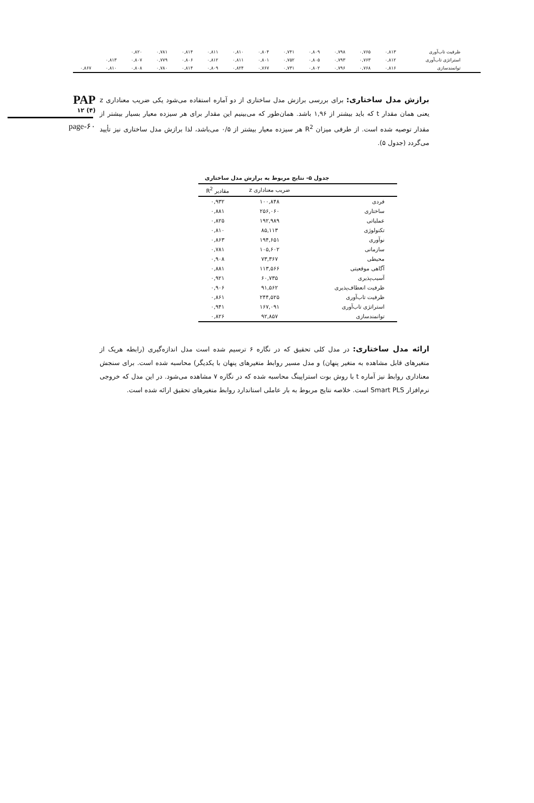| ظرفیت تاب‌آوری | ۰,۸۱۳ | ۰,۷۶۵ | ۰,۷۹۸ | ۰,۸۰۹ | ۰,۷۴۱ | ۰,۸۰۴ | ۰,۸۱۰ | ۰,۸۱۱ | ۰,۸۱۴ | ۰,۷۸۱ | ۰,۸۲۰ | | |
| استراتژی تاب‌آوری | ۰,۸۱۲ | ۰,۷۶۳ | ۰,۷۹۳ | ۰,۸۰۵ | ۰,۷۵۲ | ۰,۸۰۱ | ۰,۸۱۱ | ۰,۸۱۲ | ۰,۸۰۶ | ۰,۷۷۹ | ۰,۸۰۷ | ۰,۸۱۳ | |
| توانمندسازی | ۰,۸۱۶ | ۰,۷۶۸ | ۰,۷۹۶ | ۰,۸۰۲ | ۰,۷۳۱ | ۰,۷۶۷ | ۰,۸۲۴ | ۰,۸۰۹ | ۰,۸۱۴ | ۰,۷۸۰ | ۰,۸۰۸ | ۰,۸۱۰ | ۰,۸۶۷ |
PAP
۱۲ (۴)
page-۶۰
برازش مدل ساختاری: برای بررسی برازش مدل ساختاری از دو آماره استفاده می‌شود یکی ضریب معناداری z یعنی همان مقدار t که باید بیشتر از ۱,۹۶ باشد. همان‌طور که می‌بینیم این مقدار برای هر سیزده معیار بسیار بیشتر از مقدار توصیه شده است. از طرفی میزان R<sup>2</sup> هر سیزده معیار بیشتر از ۰/۵ می‌باشد، لذا برازش مدل ساختاری نیز تأیید می‌گردد (جدول ۵).
جدول ۵- نتایج مربوط به برازش مدل ساختاری
| | ضریب معناداری z | مقادیر R<sup>2</sup> |
| --- | --- | --- |
| فردی | ۱۰۰,۸۴۸ | ۰,۹۳۲ |
| ساختاری | ۲۵۶,۰۶۰ | ۰,۸۸۱ |
| عملیاتی | ۱۹۲,۹۸۹ | ۰,۸۲۵ |
| تکنولوژی | ۸۵,۱۱۳ | ۰,۸۱۰ |
| نوآوری | ۱۹۴,۶۵۱ | ۰,۸۶۳ |
| سازمانی | ۱۰۵,۶۰۲ | ۰,۷۸۱ |
| محیطی | ۷۳,۳۶۷ | ۰,۹۰۸ |
| آگاهی موقعیتی | ۱۱۳,۵۶۶ | ۰,۸۸۱ |
| آسیب‌پذیری | ۶۰,۷۳۵ | ۰,۹۲۱ |
| ظرفیت انعطاف‌پذیری | ۹۱,۵۶۲ | ۰,۹۰۶ |
| ظرفیت تاب‌آوری | ۲۴۴,۵۲۵ | ۰,۸۶۱ |
| استراتژی تاب‌آوری | ۱۶۷,۰۹۱ | ۰,۹۴۱ |
| توانمندسازی | ۹۲,۸۵۷ | ۰,۸۲۶ |
ارائه مدل ساختاری: در مدل کلی تحقیق که در نگاره ۶ ترسیم شده است مدل اندازه‌گیری (رابطه هریک از متغیرهای قابل مشاهده به متغیر پنهان) و مدل مسیر روابط متغیرهای پنهان با یکدیگر) محاسبه شده است. برای سنجش معناداری روابط نیز آماره t با روش بوت استراپینگ محاسبه شده که در نگاره ۷ مشاهده می‌شود. در این مدل که خروجی نرم‌افزار Smart PLS است. خلاصه نتایج مربوط به بار عاملی استاندارد روابط متغیرهای تحقیق ارائه شده است.